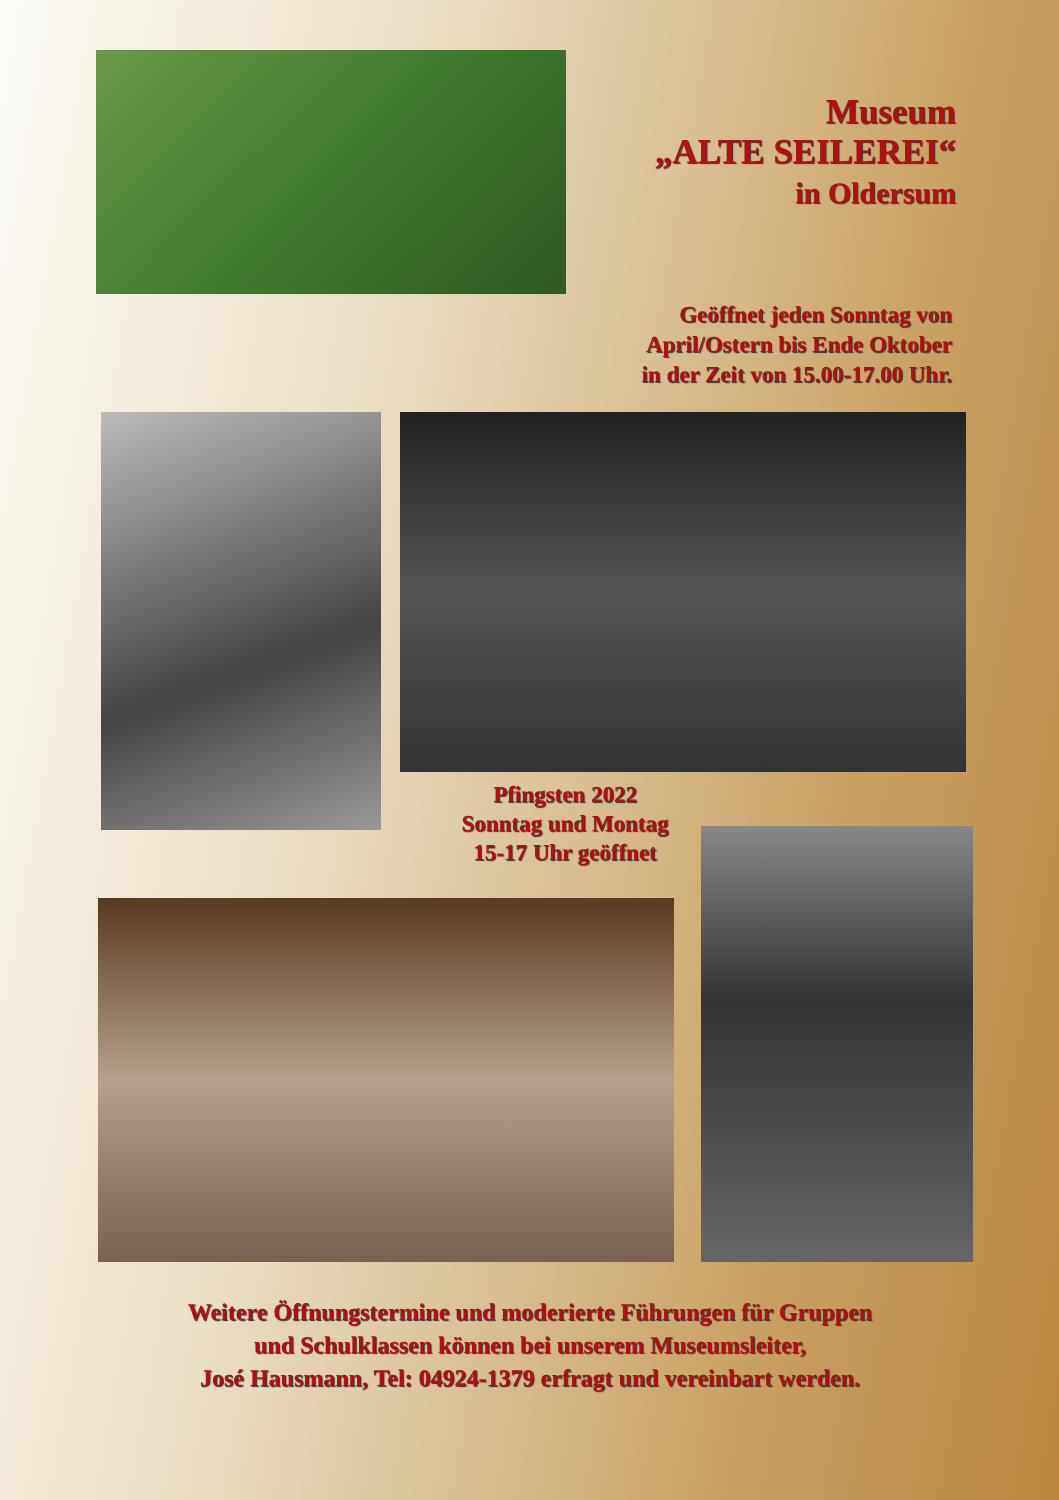Museum
„ALTE SEILEREI“
in Oldersum
Geöffnet jeden Sonntag von
April/Ostern bis Ende Oktober
in der Zeit von 15.00-17.00 Uhr.
Pfingsten 2022
Sonntag und Montag
15-17 Uhr geöffnet
Weitere Öffnungstermine und moderierte Führungen für Gruppen
und Schulklassen können bei unserem Museumsleiter,
José Hausmann, Tel: 04924-1379 erfragt und vereinbart werden.